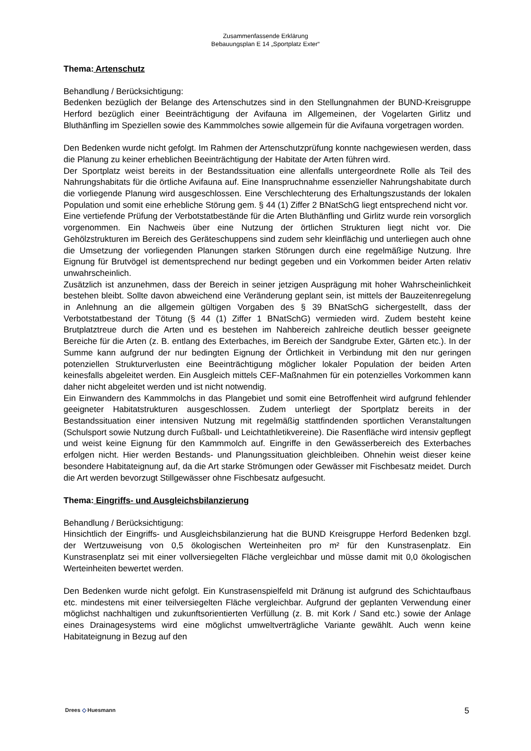Zusammenfassende Erklärung
Bebauungsplan E 14 „Sportplatz Exter“
Thema: Artenschutz
Behandlung / Berücksichtigung:
Bedenken bezüglich der Belange des Artenschutzes sind in den Stellungnahmen der BUND-Kreisgruppe Herford bezüglich einer Beeinträchtigung der Avifauna im Allgemeinen, der Vogelarten Girlitz und Bluthänfling im Speziellen sowie des Kammmolches sowie allgemein für die Avifauna vorgetragen worden.
Den Bedenken wurde nicht gefolgt. Im Rahmen der Artenschutzprüfung konnte nachgewiesen werden, dass die Planung zu keiner erheblichen Beeinträchtigung der Habitate der Arten führen wird.
Der Sportplatz weist bereits in der Bestandssituation eine allenfalls untergeordnete Rolle als Teil des Nahrungshabitats für die örtliche Avifauna auf. Eine Inanspruchnahme essenzieller Nahrungshabitate durch die vorliegende Planung wird ausgeschlossen. Eine Verschlechterung des Erhaltungszustands der lokalen Population und somit eine erhebliche Störung gem. § 44 (1) Ziffer 2 BNatSchG liegt entsprechend nicht vor.
Eine vertiefende Prüfung der Verbotstatbestände für die Arten Bluthänfling und Girlitz wurde rein vorsorglich vorgenommen. Ein Nachweis über eine Nutzung der örtlichen Strukturen liegt nicht vor. Die Gehölzstrukturen im Bereich des Geräteschuppens sind zudem sehr kleinflächig und unterliegen auch ohne die Umsetzung der vorliegenden Planungen starken Störungen durch eine regelmäßige Nutzung. Ihre Eignung für Brutvögel ist dementsprechend nur bedingt gegeben und ein Vorkommen beider Arten relativ unwahrscheinlich.
Zusätzlich ist anzunehmen, dass der Bereich in seiner jetzigen Ausprägung mit hoher Wahrscheinlichkeit bestehen bleibt. Sollte davon abweichend eine Veränderung geplant sein, ist mittels der Bauzeitenregelung in Anlehnung an die allgemein gültigen Vorgaben des § 39 BNatSchG sichergestellt, dass der Verbotstatbestand der Tötung (§ 44 (1) Ziffer 1 BNatSchG) vermieden wird. Zudem besteht keine Brutplatztreue durch die Arten und es bestehen im Nahbereich zahlreiche deutlich besser geeignete Bereiche für die Arten (z. B. entlang des Exterbaches, im Bereich der Sandgrube Exter, Gärten etc.). In der Summe kann aufgrund der nur bedingten Eignung der Örtlichkeit in Verbindung mit den nur geringen potenziellen Strukturverlusten eine Beeinträchtigung möglicher lokaler Population der beiden Arten keinesfalls abgeleitet werden. Ein Ausgleich mittels CEF-Maßnahmen für ein potenzielles Vorkommen kann daher nicht abgeleitet werden und ist nicht notwendig.
Ein Einwandern des Kammmolchs in das Plangebiet und somit eine Betroffenheit wird aufgrund fehlender geeigneter Habitatstrukturen ausgeschlossen. Zudem unterliegt der Sportplatz bereits in der Bestandssituation einer intensiven Nutzung mit regelmäßig stattfindenden sportlichen Veranstaltungen (Schulsport sowie Nutzung durch Fußball- und Leichtathletikvereine). Die Rasenfläche wird intensiv gepflegt und weist keine Eignung für den Kammmolch auf. Eingriffe in den Gewässerbereich des Exterbaches erfolgen nicht. Hier werden Bestands- und Planungssituation gleichbleiben. Ohnehin weist dieser keine besondere Habitateignung auf, da die Art starke Strömungen oder Gewässer mit Fischbesatz meidet. Durch die Art werden bevorzugt Stillgewässer ohne Fischbesatz aufgesucht.
Thema: Eingriffs- und Ausgleichsbilanzierung
Behandlung / Berücksichtigung:
Hinsichtlich der Eingriffs- und Ausgleichsbilanzierung hat die BUND Kreisgruppe Herford Bedenken bzgl. der Wertzuweisung von 0,5 ökologischen Werteinheiten pro m² für den Kunstrasenplatz. Ein Kunstrasenplatz sei mit einer vollversiegelten Fläche vergleichbar und müsse damit mit 0,0 ökologischen Werteinheiten bewertet werden.
Den Bedenken wurde nicht gefolgt. Ein Kunstrasenspielfeld mit Dränung ist aufgrund des Schichtaufbaus etc. mindestens mit einer teilversiegelten Fläche vergleichbar. Aufgrund der geplanten Verwendung einer möglichst nachhaltigen und zukunftsorientierten Verfüllung (z. B. mit Kork / Sand etc.) sowie der Anlage eines Drainagesystems wird eine möglichst umweltverträgliche Variante gewählt. Auch wenn keine Habitateignung in Bezug auf den
5
Drees ◇ Huesmann